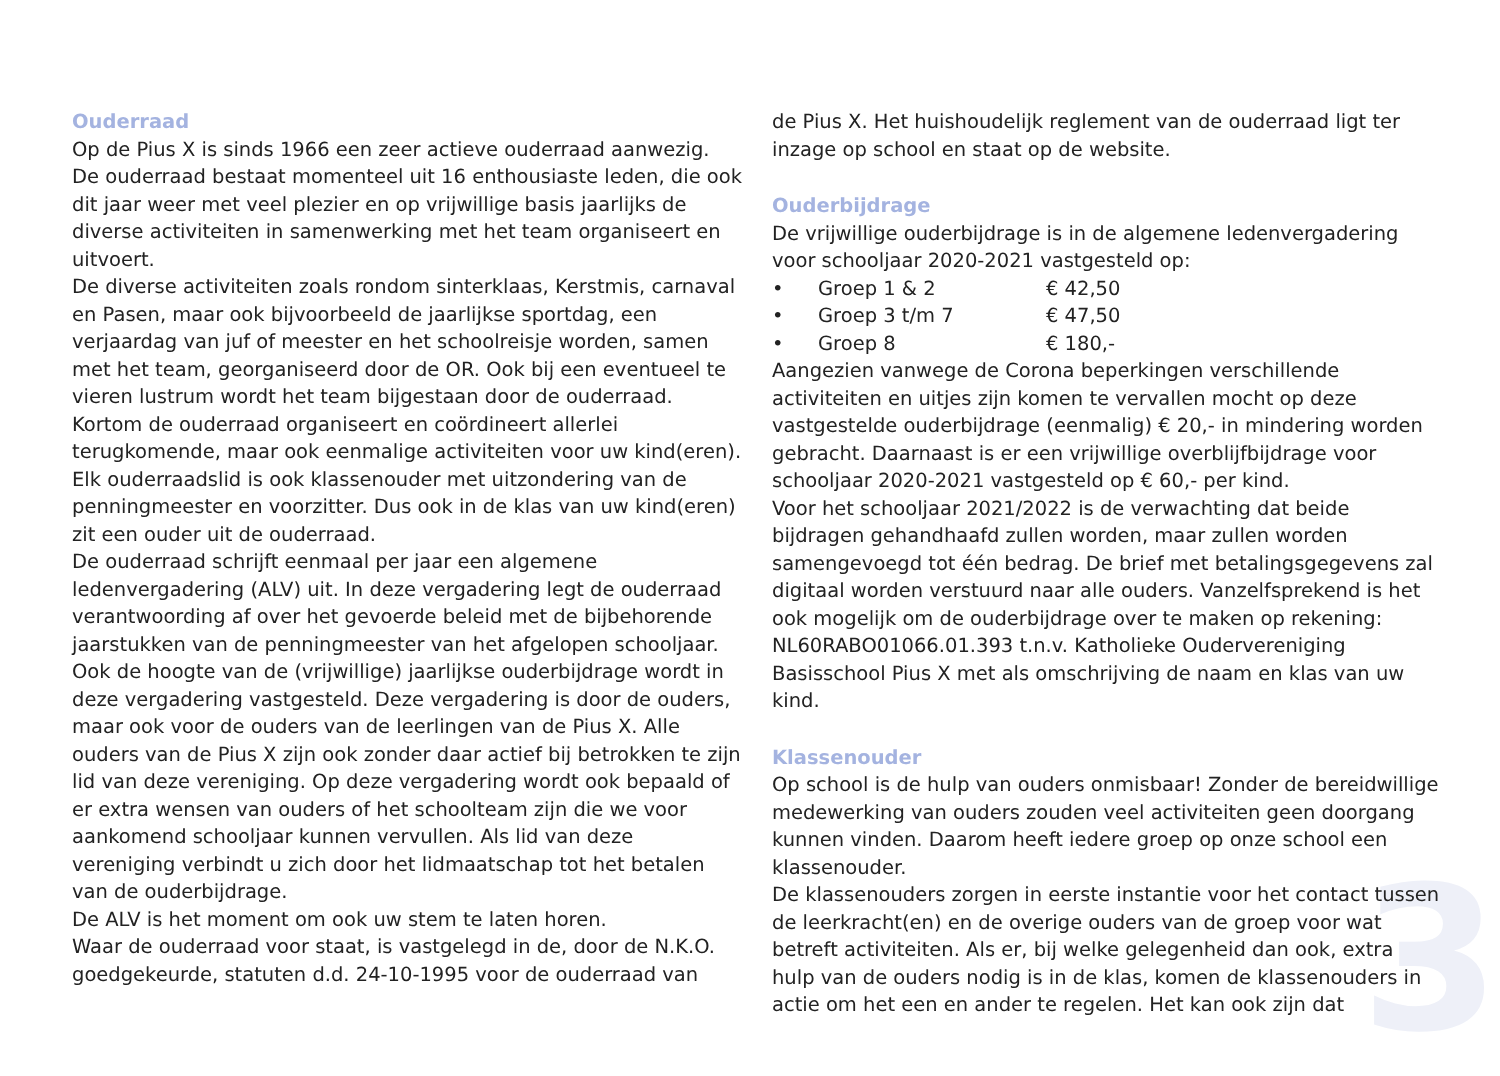3
Ouderraad
Op de Pius X is sinds 1966 een zeer actieve ouderraad aanwezig. De ouderraad bestaat momenteel uit 16 enthousiaste leden, die ook dit jaar weer met veel plezier en op vrijwillige basis jaarlijks de diverse activiteiten in samenwerking met het team organiseert en uitvoert.
De diverse activiteiten zoals rondom sinterklaas, Kerstmis, carnaval en Pasen, maar ook bijvoorbeeld de jaarlijkse sportdag, een verjaardag van juf of meester en het schoolreisje worden, samen met het team, georganiseerd door de OR. Ook bij een eventueel te vieren lustrum wordt het team bijgestaan door de ouderraad. Kortom de ouderraad organiseert en coördineert allerlei terugkomende, maar ook eenmalige activiteiten voor uw kind(eren).
Elk ouderraadslid is ook klassenouder met uitzondering van de penningmeester en voorzitter. Dus ook in de klas van uw kind(eren) zit een ouder uit de ouderraad.
De ouderraad schrijft eenmaal per jaar een algemene ledenvergadering (ALV) uit. In deze vergadering legt de ouderraad verantwoording af over het gevoerde beleid met de bijbehorende jaarstukken van de penningmeester van het afgelopen schooljaar. Ook de hoogte van de (vrijwillige) jaarlijkse ouderbijdrage wordt in deze vergadering vastgesteld. Deze vergadering is door de ouders, maar ook voor de ouders van de leerlingen van de Pius X. Alle ouders van de Pius X zijn ook zonder daar actief bij betrokken te zijn lid van deze vereniging. Op deze vergadering wordt ook bepaald of er extra wensen van ouders of het schoolteam zijn die we voor aankomend schooljaar kunnen vervullen. Als lid van deze vereniging verbindt u zich door het lidmaatschap tot het betalen van de ouderbijdrage.
De ALV is het moment om ook uw stem te laten horen.
Waar de ouderraad voor staat, is vastgelegd in de, door de N.K.O. goedgekeurde, statuten d.d. 24-10-1995 voor de ouderraad van
de Pius X. Het huishoudelijk reglement van de ouderraad ligt ter inzage op school en staat op de website.
Ouderbijdrage
De vrijwillige ouderbijdrage is in de algemene ledenvergadering voor schooljaar 2020-2021 vastgesteld op:
• Groep 1 & 2 € 42,50
• Groep 3 t/m 7 € 47,50
• Groep 8 € 180,-
Aangezien vanwege de Corona beperkingen verschillende activiteiten en uitjes zijn komen te vervallen mocht op deze vastgestelde ouderbijdrage (eenmalig) € 20,- in mindering worden gebracht. Daarnaast is er een vrijwillige overblijfbijdrage voor schooljaar 2020-2021 vastgesteld op € 60,- per kind.
Voor het schooljaar 2021/2022 is de verwachting dat beide bijdragen gehandhaafd zullen worden, maar zullen worden samengevoegd tot één bedrag. De brief met betalingsgegevens zal digitaal worden verstuurd naar alle ouders. Vanzelfsprekend is het ook mogelijk om de ouderbijdrage over te maken op rekening: NL60RABO01066.01.393 t.n.v. Katholieke Oudervereniging Basisschool Pius X met als omschrijving de naam en klas van uw kind.
Klassenouder
Op school is de hulp van ouders onmisbaar! Zonder de bereidwillige medewerking van ouders zouden veel activiteiten geen doorgang kunnen vinden. Daarom heeft iedere groep op onze school een klassenouder.
De klassenouders zorgen in eerste instantie voor het contact tussen de leerkracht(en) en de overige ouders van de groep voor wat betreft activiteiten. Als er, bij welke gelegenheid dan ook, extra hulp van de ouders nodig is in de klas, komen de klassenouders in actie om het een en ander te regelen. Het kan ook zijn dat